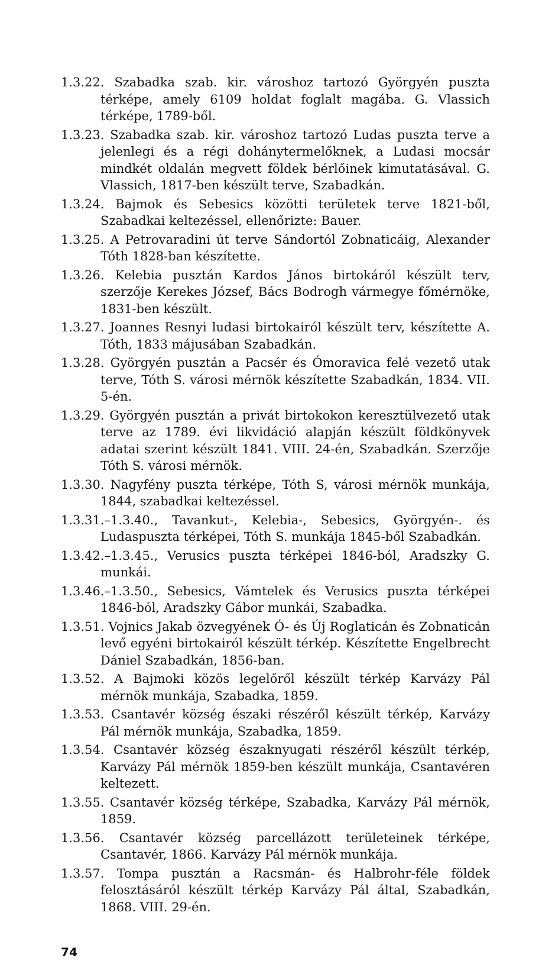1.3.22. Szabadka szab. kir. városhoz tartozó Györgyén puszta térképe, amely 6109 holdat foglalt magába. G. Vlassich térképe, 1789-ből.
1.3.23. Szabadka szab. kir. városhoz tartozó Ludas puszta terve a jelenlegi és a régi dohánytermelőknek, a Ludasi mocsár mindkét oldalán megvett földek bérlőinek kimutatásával. G. Vlassich, 1817-ben készült terve, Szabadkán.
1.3.24. Bajmok és Sebesics közötti területek terve 1821-ből, Szabadkai keltezéssel, ellenőrizte: Bauer.
1.3.25. A Petrovaradini út terve Sándortól Zobnaticáig, Alexander Tóth 1828-ban készítette.
1.3.26. Kelebia pusztán Kardos János birtokáról készült terv, szerzője Kerekes József, Bács Bodrogh vármegye főmérnöke, 1831-ben készült.
1.3.27. Joannes Resnyi ludasi birtokairól készült terv, készítette A. Tóth, 1833 májusában Szabadkán.
1.3.28. Györgyén pusztán a Pacsér és Ómoravica felé vezető utak terve, Tóth S. városi mérnök készítette Szabadkán, 1834. VII. 5-én.
1.3.29. Györgyén pusztán a privát birtokokon keresztülvezető utak terve az 1789. évi likvidáció alapján készült földkönyvek adatai szerint készült 1841. VIII. 24-én, Szabadkán. Szerzője Tóth S. városi mérnök.
1.3.30. Nagyfény puszta térképe, Tóth S, városi mérnök munkája, 1844, szabadkai keltezéssel.
1.3.31.–1.3.40., Tavankut-, Kelebia-, Sebesics, Györgyén-. és Ludaspuszta térképei, Tóth S. munkája 1845-ből Szabadkán.
1.3.42.–1.3.45., Verusics puszta térképei 1846-ból, Aradszky G. munkái.
1.3.46.–1.3.50., Sebesics, Vámtelek és Verusics puszta térképei 1846-ból, Aradszky Gábor munkái, Szabadka.
1.3.51. Vojnics Jakab özvegyének Ó- és Új Roglaticán és Zobnaticán levő egyéni birtokairól készült térkép. Készítette Engelbrecht Dániel Szabadkán, 1856-ban.
1.3.52. A Bajmoki közös legelőről készült térkép Karvázy Pál mérnök munkája, Szabadka, 1859.
1.3.53. Csantavér község északi részéről készült térkép, Karvázy Pál mérnök munkája, Szabadka, 1859.
1.3.54. Csantavér község északnyugati részéről készült térkép, Karvázy Pál mérnök 1859-ben készült munkája, Csantavéren keltezett.
1.3.55. Csantavér község térképe, Szabadka, Karvázy Pál mérnök, 1859.
1.3.56. Csantavér község parcellázott területeinek térképe, Csantavér, 1866. Karvázy Pál mérnök munkája.
1.3.57. Tompa pusztán a Racsmán- és Halbrohr-féle földek felosztásáról készült térkép Karvázy Pál által, Szabadkán, 1868. VIII. 29-én.
74